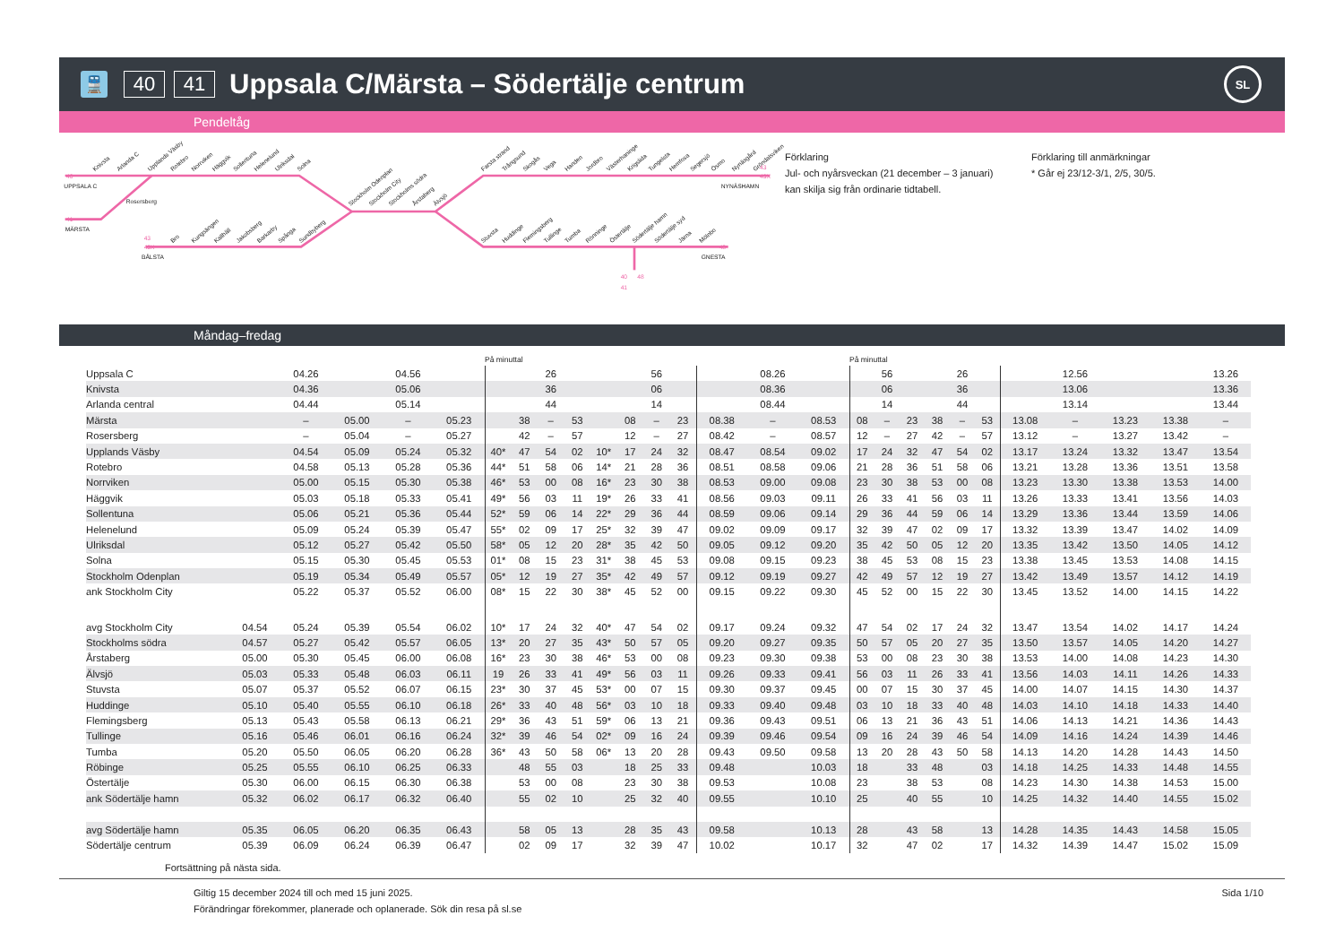🚆
40 41
Uppsala C/Märsta – Södertälje centrum
SL
Pendeltåg
Knivsta
Arlanda C
Upplands Väsby
Rotebro
Norrviken
Häggvik
Sollentuna
Helenelund
Ulriksdal
Solna
Stockholm Odenplan
Stockholm City
Stockholms södra
Årstaberg
Älvsjö
Bro
Kungsängen
Kallhäll
Jakobsberg
Barkarby
Spånga
Sundbyberg
Farsta strand
Trångsund
Skogås
Vega
Handen
Jordbro
Västerhaninge
Krigslida
Tungelsta
Hemfosa
Segersjö
Ösmo
Nynäsgård
Gröndalsviken
Stuvsta
Huddinge
Flemingsberg
Tullinge
Tumba
Rönninge
Östertälje
Södertälje hamn
Södertälje syd
Järna
Mölnbo
UPPSALA C
Rosersberg
MÄRSTA
BÅLSTA
NYNÄSHAMN
GNESTA
40
41
43
43X
43
43X
48
40
48
41
Förklaring
Jul- och nyårsveckan (21 december – 3 januari)
kan skilja sig från ordinarie tidtabell.
Förklaring till anmärkningar
* Går ej 23/12-3/1, 2/5, 30/5.
Måndag–fredag
| | | | | | | På minuttal | | | | | | | | | | | På minuttal | | | | | | | | | | |
| --- | --- | --- | --- | --- | --- | --- | --- | --- | --- | --- | --- | --- | --- | --- | --- | --- | --- | --- | --- | --- | --- | --- | --- | --- | --- | --- | --- |
| Uppsala C | | 04.26 | | 04.56 | | | | 26 | | | | 56 | | | 08.26 | | | 56 | | | 26 | | | 12.56 | | | 13.26 |
| Knivsta | | 04.36 | | 05.06 | | | | 36 | | | | 06 | | | 08.36 | | | 06 | | | 36 | | | 13.06 | | | 13.36 |
| Arlanda central | | 04.44 | | 05.14 | | | | 44 | | | | 14 | | | 08.44 | | | 14 | | | 44 | | | 13.14 | | | 13.44 |
| Märsta | | – | 05.00 | – | 05.23 | | 38 | – | 53 | | 08 | – | 23 | 08.38 | – | 08.53 | 08 | – | 23 | 38 | – | 53 | 13.08 | – | 13.23 | 13.38 | – |
| Rosersberg | | – | 05.04 | – | 05.27 | | 42 | – | 57 | | 12 | – | 27 | 08.42 | – | 08.57 | 12 | – | 27 | 42 | – | 57 | 13.12 | – | 13.27 | 13.42 | – |
| Upplands Väsby | | 04.54 | 05.09 | 05.24 | 05.32 | 40* | 47 | 54 | 02 | 10* | 17 | 24 | 32 | 08.47 | 08.54 | 09.02 | 17 | 24 | 32 | 47 | 54 | 02 | 13.17 | 13.24 | 13.32 | 13.47 | 13.54 |
| Rotebro | | 04.58 | 05.13 | 05.28 | 05.36 | 44* | 51 | 58 | 06 | 14* | 21 | 28 | 36 | 08.51 | 08.58 | 09.06 | 21 | 28 | 36 | 51 | 58 | 06 | 13.21 | 13.28 | 13.36 | 13.51 | 13.58 |
| Norrviken | | 05.00 | 05.15 | 05.30 | 05.38 | 46* | 53 | 00 | 08 | 16* | 23 | 30 | 38 | 08.53 | 09.00 | 09.08 | 23 | 30 | 38 | 53 | 00 | 08 | 13.23 | 13.30 | 13.38 | 13.53 | 14.00 |
| Häggvik | | 05.03 | 05.18 | 05.33 | 05.41 | 49* | 56 | 03 | 11 | 19* | 26 | 33 | 41 | 08.56 | 09.03 | 09.11 | 26 | 33 | 41 | 56 | 03 | 11 | 13.26 | 13.33 | 13.41 | 13.56 | 14.03 |
| Sollentuna | | 05.06 | 05.21 | 05.36 | 05.44 | 52* | 59 | 06 | 14 | 22* | 29 | 36 | 44 | 08.59 | 09.06 | 09.14 | 29 | 36 | 44 | 59 | 06 | 14 | 13.29 | 13.36 | 13.44 | 13.59 | 14.06 |
| Helenelund | | 05.09 | 05.24 | 05.39 | 05.47 | 55* | 02 | 09 | 17 | 25* | 32 | 39 | 47 | 09.02 | 09.09 | 09.17 | 32 | 39 | 47 | 02 | 09 | 17 | 13.32 | 13.39 | 13.47 | 14.02 | 14.09 |
| Ulriksdal | | 05.12 | 05.27 | 05.42 | 05.50 | 58* | 05 | 12 | 20 | 28* | 35 | 42 | 50 | 09.05 | 09.12 | 09.20 | 35 | 42 | 50 | 05 | 12 | 20 | 13.35 | 13.42 | 13.50 | 14.05 | 14.12 |
| Solna | | 05.15 | 05.30 | 05.45 | 05.53 | 01* | 08 | 15 | 23 | 31* | 38 | 45 | 53 | 09.08 | 09.15 | 09.23 | 38 | 45 | 53 | 08 | 15 | 23 | 13.38 | 13.45 | 13.53 | 14.08 | 14.15 |
| Stockholm Odenplan | | 05.19 | 05.34 | 05.49 | 05.57 | 05* | 12 | 19 | 27 | 35* | 42 | 49 | 57 | 09.12 | 09.19 | 09.27 | 42 | 49 | 57 | 12 | 19 | 27 | 13.42 | 13.49 | 13.57 | 14.12 | 14.19 |
| ank Stockholm City | | 05.22 | 05.37 | 05.52 | 06.00 | 08* | 15 | 22 | 30 | 38* | 45 | 52 | 00 | 09.15 | 09.22 | 09.30 | 45 | 52 | 00 | 15 | 22 | 30 | 13.45 | 13.52 | 14.00 | 14.15 | 14.22 |
| avg Stockholm City | 04.54 | 05.24 | 05.39 | 05.54 | 06.02 | 10* | 17 | 24 | 32 | 40* | 47 | 54 | 02 | 09.17 | 09.24 | 09.32 | 47 | 54 | 02 | 17 | 24 | 32 | 13.47 | 13.54 | 14.02 | 14.17 | 14.24 |
| Stockholms södra | 04.57 | 05.27 | 05.42 | 05.57 | 06.05 | 13* | 20 | 27 | 35 | 43* | 50 | 57 | 05 | 09.20 | 09.27 | 09.35 | 50 | 57 | 05 | 20 | 27 | 35 | 13.50 | 13.57 | 14.05 | 14.20 | 14.27 |
| Årstaberg | 05.00 | 05.30 | 05.45 | 06.00 | 06.08 | 16* | 23 | 30 | 38 | 46* | 53 | 00 | 08 | 09.23 | 09.30 | 09.38 | 53 | 00 | 08 | 23 | 30 | 38 | 13.53 | 14.00 | 14.08 | 14.23 | 14.30 |
| Älvsjö | 05.03 | 05.33 | 05.48 | 06.03 | 06.11 | 19 | 26 | 33 | 41 | 49* | 56 | 03 | 11 | 09.26 | 09.33 | 09.41 | 56 | 03 | 11 | 26 | 33 | 41 | 13.56 | 14.03 | 14.11 | 14.26 | 14.33 |
| Stuvsta | 05.07 | 05.37 | 05.52 | 06.07 | 06.15 | 23* | 30 | 37 | 45 | 53* | 00 | 07 | 15 | 09.30 | 09.37 | 09.45 | 00 | 07 | 15 | 30 | 37 | 45 | 14.00 | 14.07 | 14.15 | 14.30 | 14.37 |
| Huddinge | 05.10 | 05.40 | 05.55 | 06.10 | 06.18 | 26* | 33 | 40 | 48 | 56* | 03 | 10 | 18 | 09.33 | 09.40 | 09.48 | 03 | 10 | 18 | 33 | 40 | 48 | 14.03 | 14.10 | 14.18 | 14.33 | 14.40 |
| Flemingsberg | 05.13 | 05.43 | 05.58 | 06.13 | 06.21 | 29* | 36 | 43 | 51 | 59* | 06 | 13 | 21 | 09.36 | 09.43 | 09.51 | 06 | 13 | 21 | 36 | 43 | 51 | 14.06 | 14.13 | 14.21 | 14.36 | 14.43 |
| Tullinge | 05.16 | 05.46 | 06.01 | 06.16 | 06.24 | 32* | 39 | 46 | 54 | 02* | 09 | 16 | 24 | 09.39 | 09.46 | 09.54 | 09 | 16 | 24 | 39 | 46 | 54 | 14.09 | 14.16 | 14.24 | 14.39 | 14.46 |
| Tumba | 05.20 | 05.50 | 06.05 | 06.20 | 06.28 | 36* | 43 | 50 | 58 | 06* | 13 | 20 | 28 | 09.43 | 09.50 | 09.58 | 13 | 20 | 28 | 43 | 50 | 58 | 14.13 | 14.20 | 14.28 | 14.43 | 14.50 |
| Röbinge | 05.25 | 05.55 | 06.10 | 06.25 | 06.33 | | 48 | 55 | 03 | | 18 | 25 | 33 | 09.48 | | 10.03 | 18 | | 33 | 48 | | 03 | 14.18 | 14.25 | 14.33 | 14.48 | 14.55 |
| Östertälje | 05.30 | 06.00 | 06.15 | 06.30 | 06.38 | | 53 | 00 | 08 | | 23 | 30 | 38 | 09.53 | | 10.08 | 23 | | 38 | 53 | | 08 | 14.23 | 14.30 | 14.38 | 14.53 | 15.00 |
| ank Södertälje hamn | 05.32 | 06.02 | 06.17 | 06.32 | 06.40 | | 55 | 02 | 10 | | 25 | 32 | 40 | 09.55 | | 10.10 | 25 | | 40 | 55 | | 10 | 14.25 | 14.32 | 14.40 | 14.55 | 15.02 |
| avg Södertälje hamn | 05.35 | 06.05 | 06.20 | 06.35 | 06.43 | | 58 | 05 | 13 | | 28 | 35 | 43 | 09.58 | | 10.13 | 28 | | 43 | 58 | | 13 | 14.28 | 14.35 | 14.43 | 14.58 | 15.05 |
| Södertälje centrum | 05.39 | 06.09 | 06.24 | 06.39 | 06.47 | | 02 | 09 | 17 | | 32 | 39 | 47 | 10.02 | | 10.17 | 32 | | 47 | 02 | | 17 | 14.32 | 14.39 | 14.47 | 15.02 | 15.09 |
Fortsättning på nästa sida.
Giltig 15 december 2024 till och med 15 juni 2025.
Förändringar förekommer, planerade och oplanerade. Sök din resa på sl.se
Sida 1/10